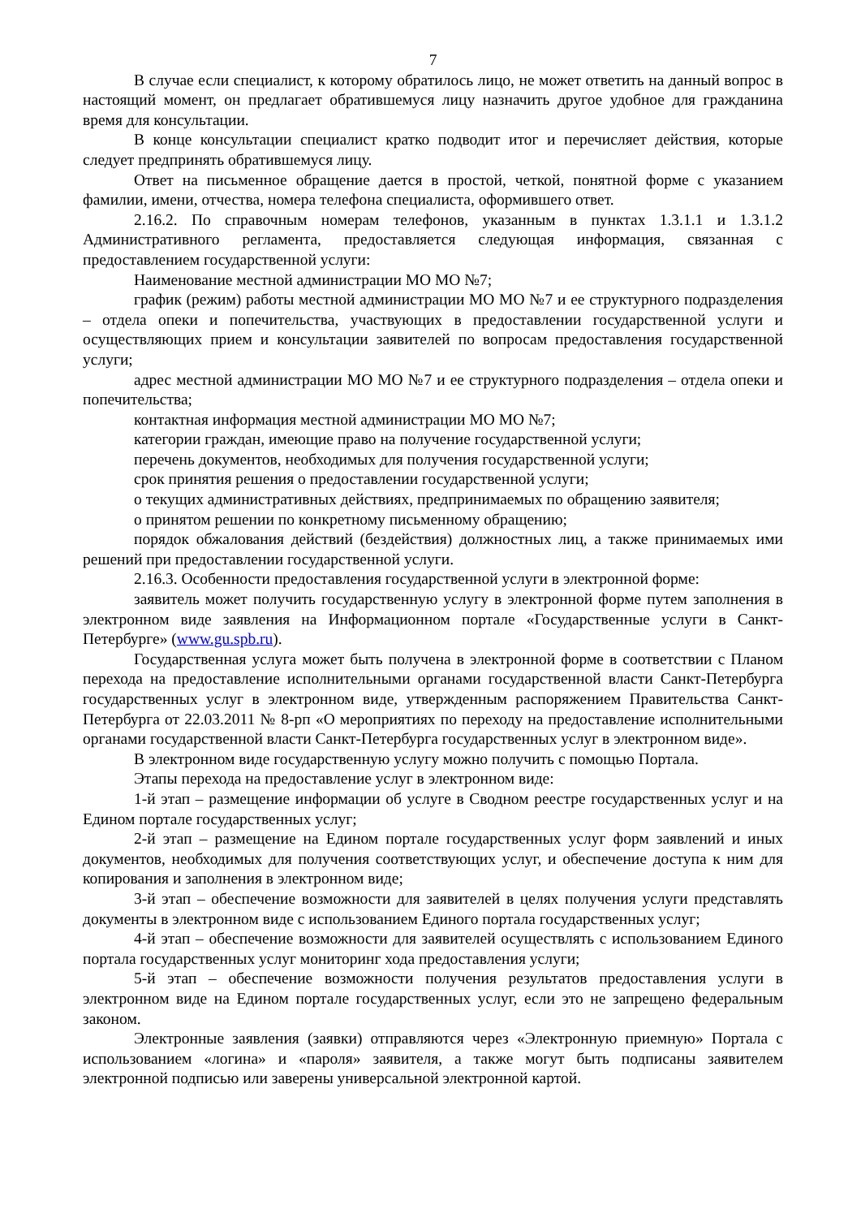7
В случае если специалист, к которому обратилось лицо, не может ответить на данный вопрос в настоящий момент, он предлагает обратившемуся лицу назначить другое удобное для гражданина время для консультации.
В конце консультации специалист кратко подводит итог и перечисляет действия, которые следует предпринять обратившемуся лицу.
Ответ на письменное обращение дается в простой, четкой, понятной форме с указанием фамилии, имени, отчества, номера телефона специалиста, оформившего ответ.
2.16.2. По справочным номерам телефонов, указанным в пунктах 1.3.1.1 и 1.3.1.2 Административного регламента, предоставляется следующая информация, связанная с предоставлением государственной услуги:
Наименование местной администрации МО МО №7;
график (режим) работы местной администрации МО МО №7 и ее структурного подразделения – отдела опеки и попечительства, участвующих в предоставлении государственной услуги и осуществляющих прием и консультации заявителей по вопросам предоставления государственной услуги;
адрес местной администрации МО МО №7 и ее структурного подразделения – отдела опеки и попечительства;
контактная информация местной администрации МО МО №7;
категории граждан, имеющие право на получение государственной услуги;
перечень документов, необходимых для получения государственной услуги;
срок принятия решения о предоставлении государственной услуги;
о текущих административных действиях, предпринимаемых по обращению заявителя;
о принятом решении по конкретному письменному обращению;
порядок обжалования действий (бездействия) должностных лиц, а также принимаемых ими решений при предоставлении государственной услуги.
2.16.3. Особенности предоставления государственной услуги в электронной форме:
заявитель может получить государственную услугу в электронной форме путем заполнения в электронном виде заявления на Информационном портале «Государственные услуги в Санкт-Петербурге» (www.gu.spb.ru).
Государственная услуга может быть получена в электронной форме в соответствии с Планом перехода на предоставление исполнительными органами государственной власти Санкт-Петербурга государственных услуг в электронном виде, утвержденным распоряжением Правительства Санкт-Петербурга от 22.03.2011 № 8-рп «О мероприятиях по переходу на предоставление исполнительными органами государственной власти Санкт-Петербурга государственных услуг в электронном виде».
В электронном виде государственную услугу можно получить с помощью Портала.
Этапы перехода на предоставление услуг в электронном виде:
1-й этап – размещение информации об услуге в Сводном реестре государственных услуг и на Едином портале государственных услуг;
2-й этап – размещение на Едином портале государственных услуг форм заявлений и иных документов, необходимых для получения соответствующих услуг, и обеспечение доступа к ним для копирования и заполнения в электронном виде;
3-й этап – обеспечение возможности для заявителей в целях получения услуги представлять документы в электронном виде с использованием Единого портала государственных услуг;
4-й этап – обеспечение возможности для заявителей осуществлять с использованием Единого портала государственных услуг мониторинг хода предоставления услуги;
5-й этап – обеспечение возможности получения результатов предоставления услуги в электронном виде на Едином портале государственных услуг, если это не запрещено федеральным законом.
Электронные заявления (заявки) отправляются через «Электронную приемную» Портала с использованием «логина» и «пароля» заявителя, а также могут быть подписаны заявителем электронной подписью или заверены универсальной электронной картой.